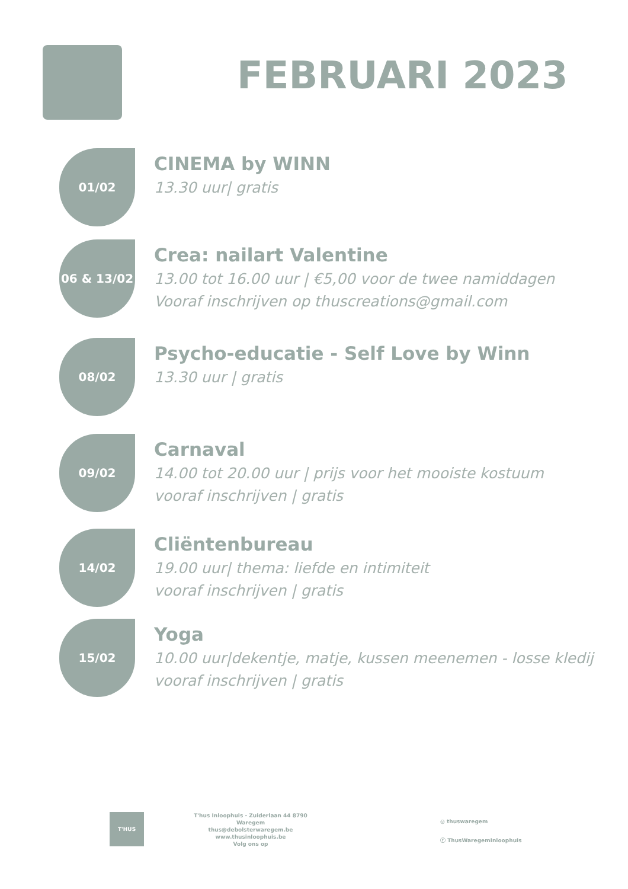FEBRUARI 2023
01/02
CINEMA by WINN
13.30 uur| gratis
06 & 13/02
Crea: nailart Valentine
13.00 tot 16.00 uur | €5,00 voor de twee namiddagen
Vooraf inschrijven op thuscreations@gmail.com
08/02
Psycho-educatie - Self Love by Winn
13.30 uur | gratis
09/02
Carnaval
14.00 tot 20.00 uur | prijs voor het mooiste kostuum
vooraf inschrijven | gratis
14/02
Cliëntenbureau
19.00 uur| thema: liefde en intimiteit
vooraf inschrijven | gratis
15/02
Yoga
10.00 uur|dekentje, matje, kussen meenemen - losse kledij
vooraf inschrijven | gratis
T'HUS
T'hus Inloophuis - Zuiderlaan 44 8790 Waregem
thus@debolsterwaregem.be
www.thusinloophuis.be
Volg ons op
◎ thuswaregem
ⓕ ThusWaregemInloophuis